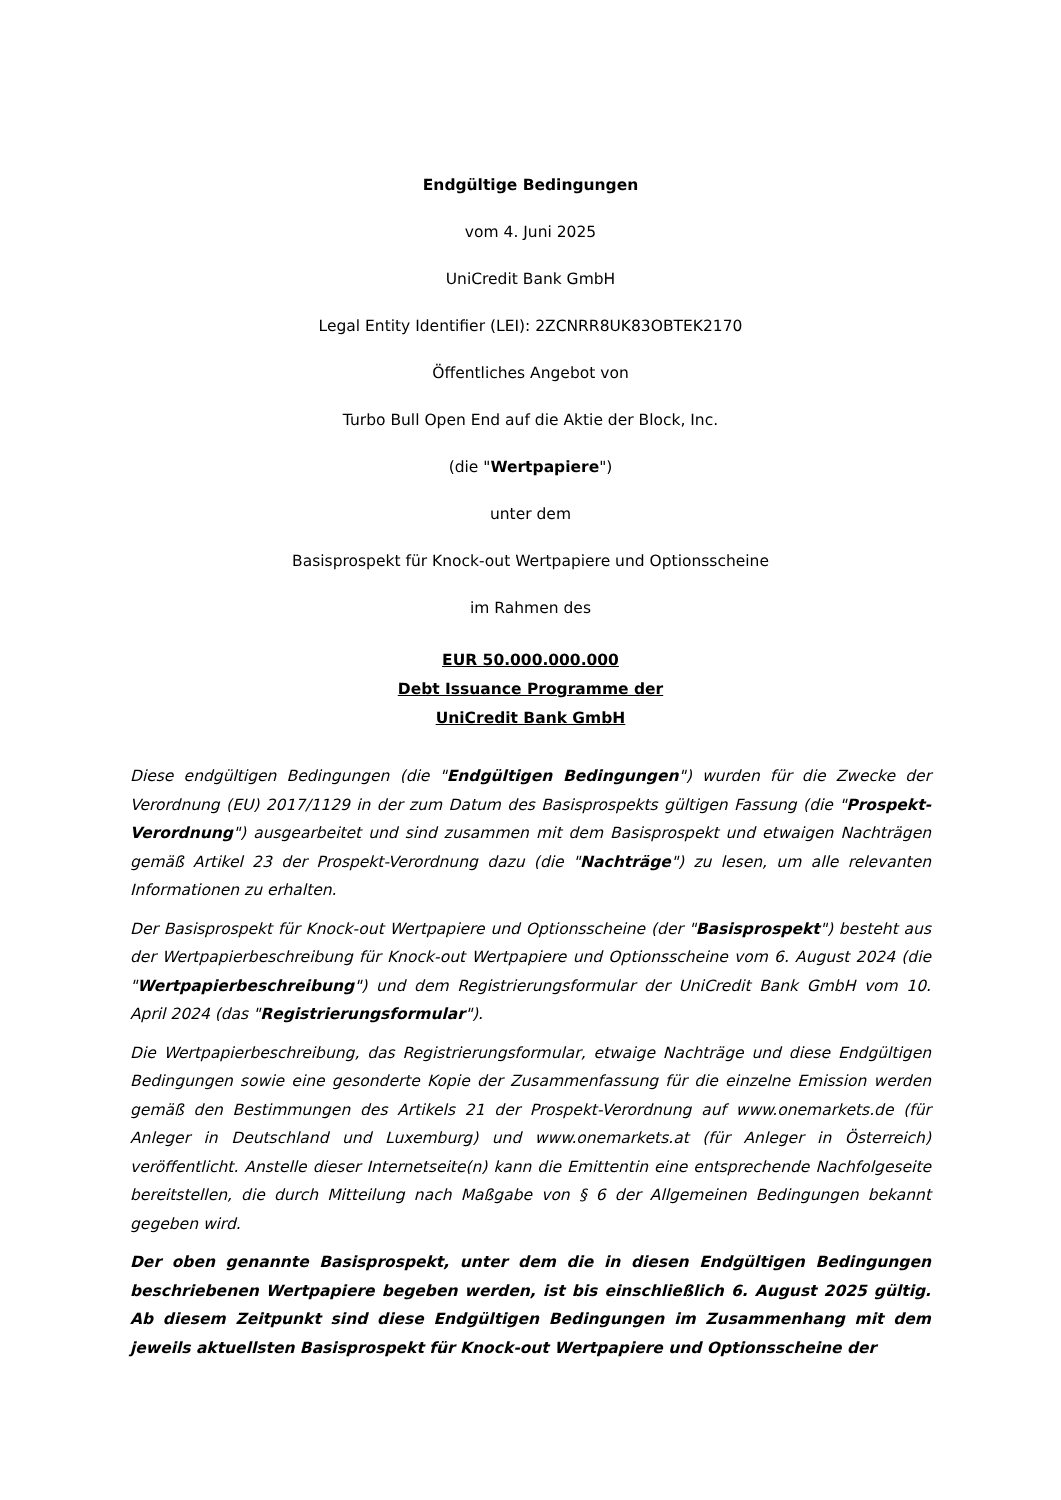Endgültige Bedingungen
vom 4. Juni 2025
UniCredit Bank GmbH
Legal Entity Identifier (LEI): 2ZCNRR8UK83OBTEK2170
Öffentliches Angebot von
Turbo Bull Open End auf die Aktie der Block, Inc.
(die "Wertpapiere")
unter dem
Basisprospekt für Knock-out Wertpapiere und Optionsscheine
im Rahmen des
EUR 50.000.000.000
Debt Issuance Programme der
UniCredit Bank GmbH
Diese endgültigen Bedingungen (die "Endgültigen Bedingungen") wurden für die Zwecke der Verordnung (EU) 2017/1129 in der zum Datum des Basisprospekts gültigen Fassung (die "Prospekt-Verordnung") ausgearbeitet und sind zusammen mit dem Basisprospekt und etwaigen Nachträgen gemäß Artikel 23 der Prospekt-Verordnung dazu (die "Nachträge") zu lesen, um alle relevanten Informationen zu erhalten.
Der Basisprospekt für Knock-out Wertpapiere und Optionsscheine (der "Basisprospekt") besteht aus der Wertpapierbeschreibung für Knock-out Wertpapiere und Optionsscheine vom 6. August 2024 (die "Wertpapierbeschreibung") und dem Registrierungsformular der UniCredit Bank GmbH vom 10. April 2024 (das "Registrierungsformular").
Die Wertpapierbeschreibung, das Registrierungsformular, etwaige Nachträge und diese Endgültigen Bedingungen sowie eine gesonderte Kopie der Zusammenfassung für die einzelne Emission werden gemäß den Bestimmungen des Artikels 21 der Prospekt-Verordnung auf www.onemarkets.de (für Anleger in Deutschland und Luxemburg) und www.onemarkets.at (für Anleger in Österreich) veröffentlicht. Anstelle dieser Internetseite(n) kann die Emittentin eine entsprechende Nachfolgeseite bereitstellen, die durch Mitteilung nach Maßgabe von § 6 der Allgemeinen Bedingungen bekannt gegeben wird.
Der oben genannte Basisprospekt, unter dem die in diesen Endgültigen Bedingungen beschriebenen Wertpapiere begeben werden, ist bis einschließlich 6. August 2025 gültig. Ab diesem Zeitpunkt sind diese Endgültigen Bedingungen im Zusammenhang mit dem jeweils aktuellsten Basisprospekt für Knock-out Wertpapiere und Optionsscheine der